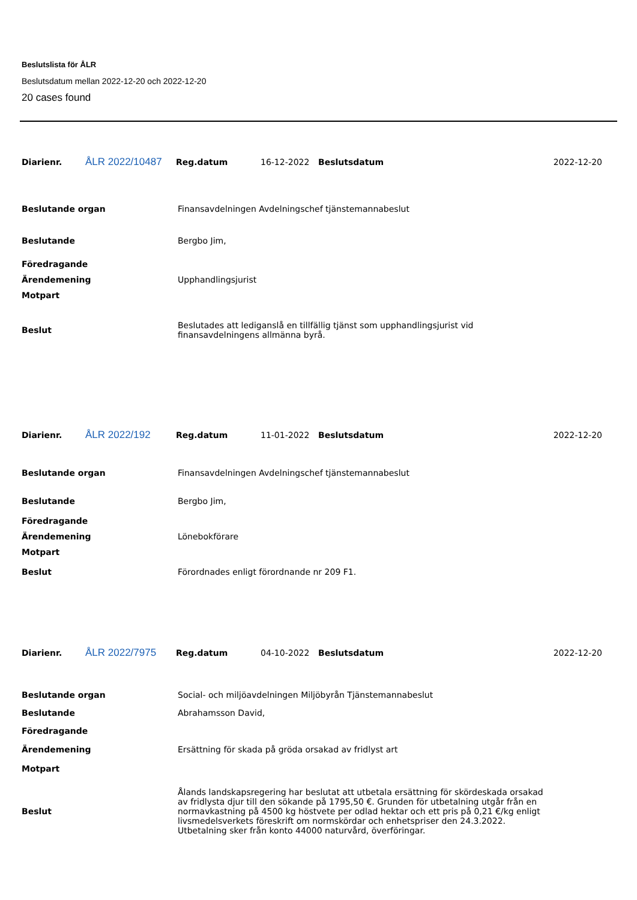Beslutslista för ÅLR
Beslutsdatum mellan 2022-12-20 och 2022-12-20
20 cases found
| Diarienr. | ÅLR 2022/10487 | Reg.datum | 16-12-2022 | Beslutsdatum | 2022-12-20 |
| Beslutande organ | Finansavdelningen Avdelningschef tjänstemannabeslut |
| Beslutande | Bergbo Jim, |
| Föredragande | |
| Ärendemening | Upphandlingsjurist |
| Motpart | |
| Beslut | Beslutades att lediganslå en tillfällig tjänst som upphandlingsjurist vid finansavdelningens allmänna byrå. |
| Diarienr. | ÅLR 2022/192 | Reg.datum | 11-01-2022 | Beslutsdatum | 2022-12-20 |
| Beslutande organ | Finansavdelningen Avdelningschef tjänstemannabeslut |
| Beslutande | Bergbo Jim, |
| Föredragande | |
| Ärendemening | Lönebokförare |
| Motpart | |
| Beslut | Förordnades enligt förordnande nr 209 F1. |
| Diarienr. | ÅLR 2022/7975 | Reg.datum | 04-10-2022 | Beslutsdatum | 2022-12-20 |
| Beslutande organ | Social- och miljöavdelningen Miljöbyrån Tjänstemannabeslut |
| Beslutande | Abrahamsson David, |
| Föredragande | |
| Ärendemening | Ersättning för skada på gröda orsakad av fridlyst art |
| Motpart | |
| Beslut | Ålands landskapsregering har beslutat att utbetala ersättning för skördeskada orsakad av fridlysta djur till den sökande på 1795,50 €. Grunden för utbetalning utgår från en normavkastning på 4500 kg höstvete per odlad hektar och ett pris på 0,21 €/kg enligt livsmedelsverkets föreskrift om normskördar och enhetspriser den 24.3.2022. Utbetalning sker från konto 44000 naturvård, överföringar. |